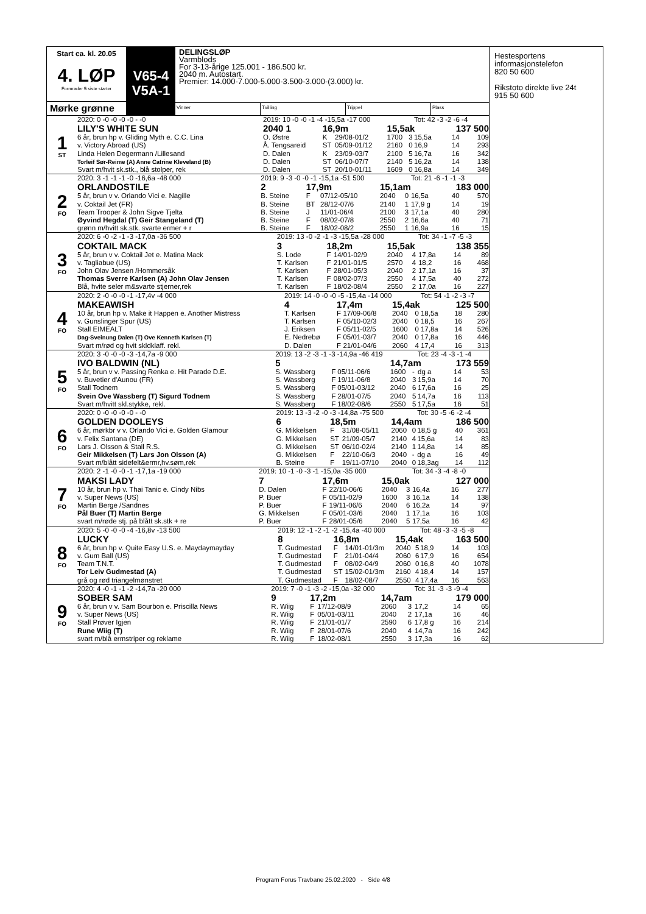Start ca. kl. 20.05
4. LØP
Formrader 5 siste starter
Mørke grønne
V65-4
V5A-1
DELINGSLØP
Varmblods
For 3-13-årige 125.001 - 186.500 kr.
2040 m. Autostart.
Premier: 14.000-7.000-5.000-3.500-3.000-(3.000) kr.
Vinner Tvilling Trippel Plass
| | 2020: 0 -0 -0 -0 -0 - -0 | 2019: 10 -0 -0 -1 -4 -15,5a -17 000 | | | | | Tot: 42 -3 -2 -6 -4 | | |
| 1 ST | LILY'S WHITE SUN | 2040 1 | 16,9m | | 15,5ak | | | 137 500 | |
| | 6 år, brun hp v. Gliding Myth e. C.C. Lina | O. Østre | K | 29/08-01/2 | 1700 | 3 | 15,5a | 14 | 109 |
| | v. Victory Abroad (US) | Å. Tengsareid | ST | 05/09-01/12 | 2160 | 0 | 16,9 | 14 | 293 |
| | Linda Helen Degermann /Lillesand | D. Dalen | K | 23/09-03/7 | 2100 | 5 | 16,7a | 16 | 342 |
| | Torleif Sør-Reime (A) Anne Catrine Kleveland (B) | D. Dalen | ST | 06/10-07/7 | 2140 | 5 | 16,2a | 14 | 138 |
| | Svart m/hvit sk.stk., blå stolper, rek | D. Dalen | ST | 20/10-01/11 | 1609 | 0 | 16,8a | 14 | 349 |
| | 2020: 3 -1 -1 -1 -0 -16,6a -48 000 | 2019: 9 -3 -0 -0 -1 -15,1a -51 500 | | | | | Tot: 21 -6 -1 -1 -3 | | |
| 2 FO | ORLANDOSTILE | 2 | 17,9m | | 15,1am | | | 183 000 | |
| | 5 år, brun v v. Orlando Vici e. Nagille | B. Steine | F | 07/12-05/10 | 2040 | 0 | 16,5a | 40 | 570 |
| | v. Coktail Jet (FR) | B. Steine | BT | 28/12-07/6 | 2140 | 1 | 17,9 g | 14 | 19 |
| | Team Trooper & John Sigve Tjelta | B. Steine | J | 11/01-06/4 | 2100 | 3 | 17,1a | 40 | 280 |
| | Øyvind Hegdal (T) Geir Stangeland (T) | B. Steine | F | 08/02-07/8 | 2550 | 2 | 16,6a | 40 | 71 |
| | grønn m/hvitt sk.stk. svarte ermer + r | B. Steine | F | 18/02-08/2 | 2550 | 1 | 16,9a | 16 | 15 |
| | 2020: 6 -0 -2 -1 -3 -17,0a -36 500 | 2019: 13 -0 -2 -1 -3 -15,5a -28 000 | | | | | Tot: 34 -1 -7 -5 -3 | | |
| 3 FO | COKTAIL MACK | 3 | 18,2m | | 15,5ak | | | 138 355 | |
| | 5 år, brun v v. Coktail Jet e. Matina Mack | S. Lode | F | 14/01-02/9 | 2040 | 4 | 17,8a | 14 | 89 |
| | v. Tagliabue (US) | T. Karlsen | F | 21/01-01/5 | 2570 | 4 | 18,2 | 16 | 468 |
| | John Olav Jensen /Hommersåk | T. Karlsen | F | 28/01-05/3 | 2040 | 2 | 17,1a | 16 | 37 |
| | Thomas Sverre Karlsen (A) John Olav Jensen | T. Karlsen | F | 08/02-07/3 | 2550 | 4 | 17,5a | 40 | 272 |
| | Blå, hvite seler m&svarte stjerner,rek | T. Karlsen | F | 18/02-08/4 | 2550 | 2 | 17,0a | 16 | 227 |
| | 2020: 2 -0 -0 -0 -1 -17,4v -4 000 | 2019: 14 -0 -0 -0 -5 -15,4a -14 000 | | | | | Tot: 54 -1 -2 -3 -7 | | |
| 4 FO | MAKEAWISH | 4 | 17,4m | | 15,4ak | | | 125 500 | |
| | 10 år, brun hp v. Make it Happen e. Another Mistress | T. Karlsen | F | 17/09-06/8 | 2040 | 0 | 18,5a | 18 | 280 |
| | v. Gunslinger Spur (US) | T. Karlsen | F | 05/10-02/3 | 2040 | 0 | 18,5 | 16 | 267 |
| | Stall EIMEALT | J. Eriksen | F | 05/11-02/5 | 1600 | 0 | 17,8a | 14 | 526 |
| | Dag-Sveinung Dalen (T) Ove Kenneth Karlsen (T) | E. Nedrebø | F | 05/01-03/7 | 2040 | 0 | 17,8a | 16 | 446 |
| | Svart m/rød og hvit skldklaff. rekl. | D. Dalen | F | 21/01-04/6 | 2060 | 4 | 17,4 | 16 | 313 |
| | 2020: 3 -0 -0 -0 -3 -14,7a -9 000 | 2019: 13 -2 -3 -1 -3 -14,9a -46 419 | | | | | Tot: 23 -4 -3 -1 -4 | | |
| 5 FO | IVO BALDWIN (NL) | 5 | | | 14,7am | | | 173 559 | |
| | 5 år, brun v v. Passing Renka e. Hit Parade D.E. | S. Wassberg | F | 05/11-06/6 | 1600 | - | dg a | 14 | 53 |
| | v. Buvetier d'Aunou (FR) | S. Wassberg | F | 19/11-06/8 | 2040 | 3 | 15,9a | 14 | 70 |
| | Stall Todnem | S. Wassberg | F | 05/01-03/12 | 2040 | 6 | 17,6a | 16 | 25 |
| | Svein Ove Wassberg (T) Sigurd Todnem | S. Wassberg | F | 28/01-07/5 | 2040 | 5 | 14,7a | 16 | 113 |
| | Svart m/hvitt skl.stykke, rekl. | S. Wassberg | F | 18/02-08/6 | 2550 | 5 | 17,5a | 16 | 51 |
| | 2020: 0 -0 -0 -0 -0 - -0 | 2019: 13 -3 -2 -0 -3 -14,8a -75 500 | | | | | Tot: 30 -5 -6 -2 -4 | | |
| 6 FO | GOLDEN DOOLEYS | 6 | 18,5m | | 14,4am | | | 186 500 | |
| | 6 år, mørkbr v v. Orlando Vici e. Golden Glamour | G. Mikkelsen | F | 31/08-05/11 | 2060 | 0 | 18,5 g | 40 | 361 |
| | v. Felix Santana (DE) | G. Mikkelsen | ST | 21/09-05/7 | 2140 | 4 | 15,6a | 14 | 83 |
| | Lars J. Olsson & Stall R.S. | G. Mikkelsen | ST | 06/10-02/4 | 2140 | 1 | 14,8a | 14 | 85 |
| | Geir Mikkelsen (T) Lars Jon Olsson (A) | G. Mikkelsen | F | 22/10-06/3 | 2040 | - | dg a | 16 | 49 |
| | Svart m/blått sidefelt&ermr,hv.søm,rek | B. Steine | F | 19/11-07/10 | 2040 | 0 | 18,3ag | 14 | 112 |
| | 2020: 2 -1 -0 -0 -1 -17,1a -19 000 | 2019: 10 -1 -0 -3 -1 -15,0a -35 000 | | | | | Tot: 34 -3 -4 -8 -0 | | |
| 7 FO | MAKSI LADY | 7 | 17,6m | | 15,0ak | | | 127 000 | |
| | 10 år, brun hp v. Thai Tanic e. Cindy Nibs | D. Dalen | F | 22/10-06/6 | 2040 | 3 | 16,4a | 16 | 277 |
| | v. Super News (US) | P. Buer | F | 05/11-02/9 | 1600 | 3 | 16,1a | 14 | 138 |
| | Martin Berge /Sandnes | P. Buer | F | 19/11-06/6 | 2040 | 6 | 16,2a | 14 | 97 |
| | Pål Buer (T) Martin Berge | G. Mikkelsen | F | 05/01-03/6 | 2040 | 1 | 17,1a | 16 | 103 |
| | svart m/røde stj. på blått sk.stk + re | P. Buer | F | 28/01-05/6 | 2040 | 5 | 17,5a | 16 | 42 |
| | 2020: 5 -0 -0 -0 -4 -16,8v -13 500 | 2019: 12 -1 -2 -1 -2 -15,4a -40 000 | | | | | Tot: 48 -3 -3 -5 -8 | | |
| 8 FO | LUCKY | 8 | 16,8m | | 15,4ak | | | 163 500 | |
| | 6 år, brun hp v. Quite Easy U.S. e. Maydaymayday | T. Gudmestad | F | 14/01-01/3m | 2040 | 5 | 18,9 | 14 | 103 |
| | v. Gum Ball (US) | T. Gudmestad | F | 21/01-04/4 | 2060 | 6 | 17,9 | 16 | 654 |
| | Team T.N.T. | T. Gudmestad | F | 08/02-04/9 | 2060 | 0 | 16,8 | 40 | 1078 |
| | Tor Leiv Gudmestad (A) | T. Gudmestad | ST | 15/02-01/3m | 2160 | 4 | 18,4 | 14 | 157 |
| | grå og rød triangelmønstret | T. Gudmestad | F | 18/02-08/7 | 2550 | 4 | 17,4a | 16 | 563 |
| | 2020: 4 -0 -1 -1 -2 -14,7a -20 000 | 2019: 7 -0 -1 -3 -2 -15,0a -32 000 | | | | | Tot: 31 -3 -3 -9 -4 | | |
| 9 FO | SOBER SAM | 9 | 17,2m | | 14,7am | | | 179 000 | |
| | 6 år, brun v v. Sam Bourbon e. Priscilla News | R. Wiig | F | 17/12-08/9 | 2060 | 3 | 17,2 | 14 | 65 |
| | v. Super News (US) | R. Wiig | F | 05/01-03/11 | 2040 | 2 | 17,1a | 16 | 46 |
| | Stall Prøver Igjen | R. Wiig | F | 21/01-01/7 | 2590 | 6 | 17,8 g | 16 | 214 |
| | Rune Wiig (T) | R. Wiig | F | 28/01-07/6 | 2040 | 4 | 14,7a | 16 | 242 |
| | svart m/blå ermstriper og reklame | R. Wiig | F | 18/02-08/1 | 2550 | 3 | 17,3a | 16 | 62 |
Hestesportens informasjonstelefon
820 50 600
Rikstoto direkte live 24t
915 50 600
Program Forus Travbane 25.02.2020 - Side 4/8